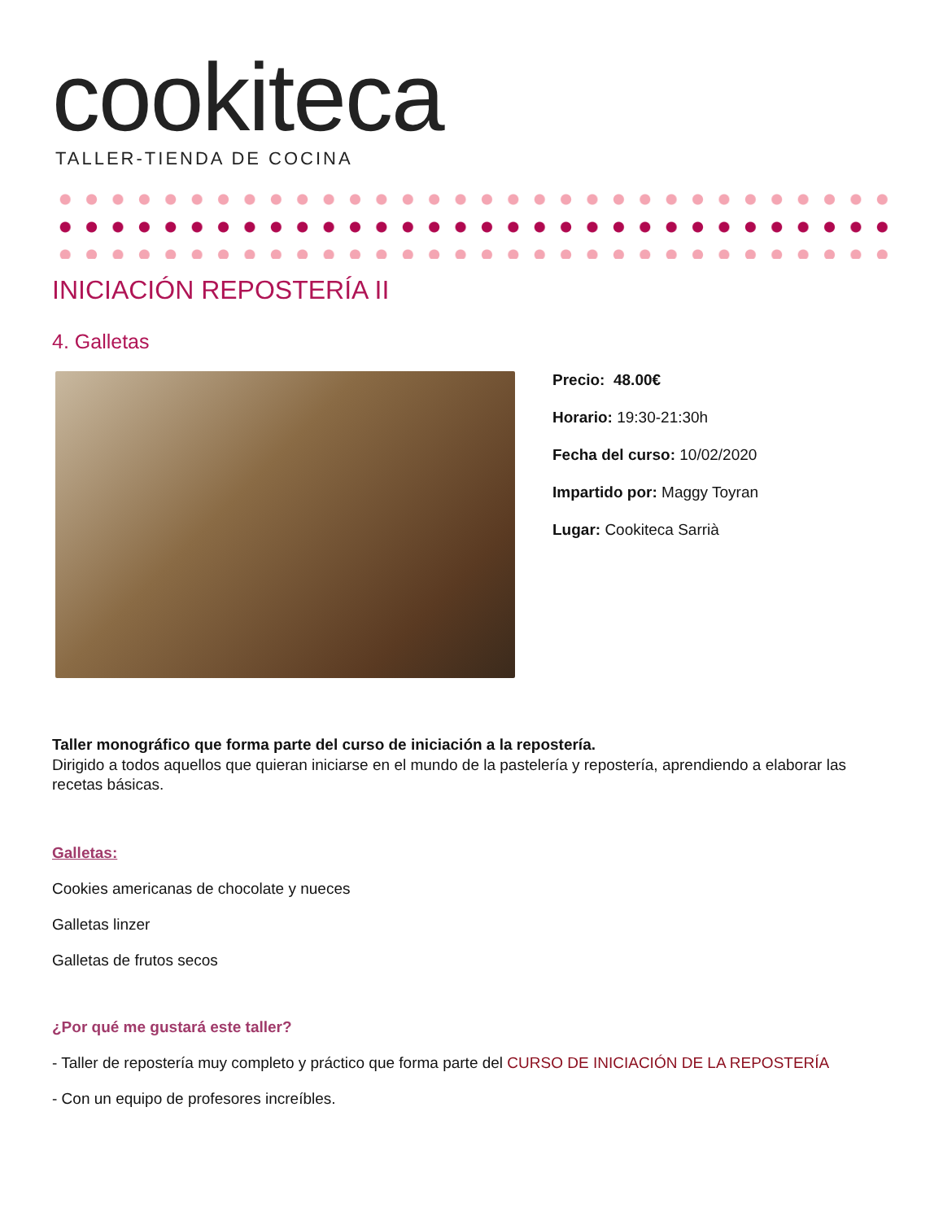cookiteca
TALLER-TIENDA DE COCINA
INICIACIÓN REPOSTERÍA II
4. Galletas
Precio: 48.00€
Horario: 19:30-21:30h
Fecha del curso: 10/02/2020
Impartido por: Maggy Toyran
Lugar: Cookiteca Sarrià
Taller monográfico que forma parte del curso de iniciación a la repostería.
Dirigido a todos aquellos que quieran iniciarse en el mundo de la pastelería y repostería, aprendiendo a elaborar las recetas básicas.
Galletas:
Cookies americanas de chocolate y nueces
Galletas linzer
Galletas de frutos secos
¿Por qué me gustará este taller?
- Taller de repostería muy completo y práctico que forma parte del CURSO DE INICIACIÓN DE LA REPOSTERÍA
- Con un equipo de profesores increíbles.